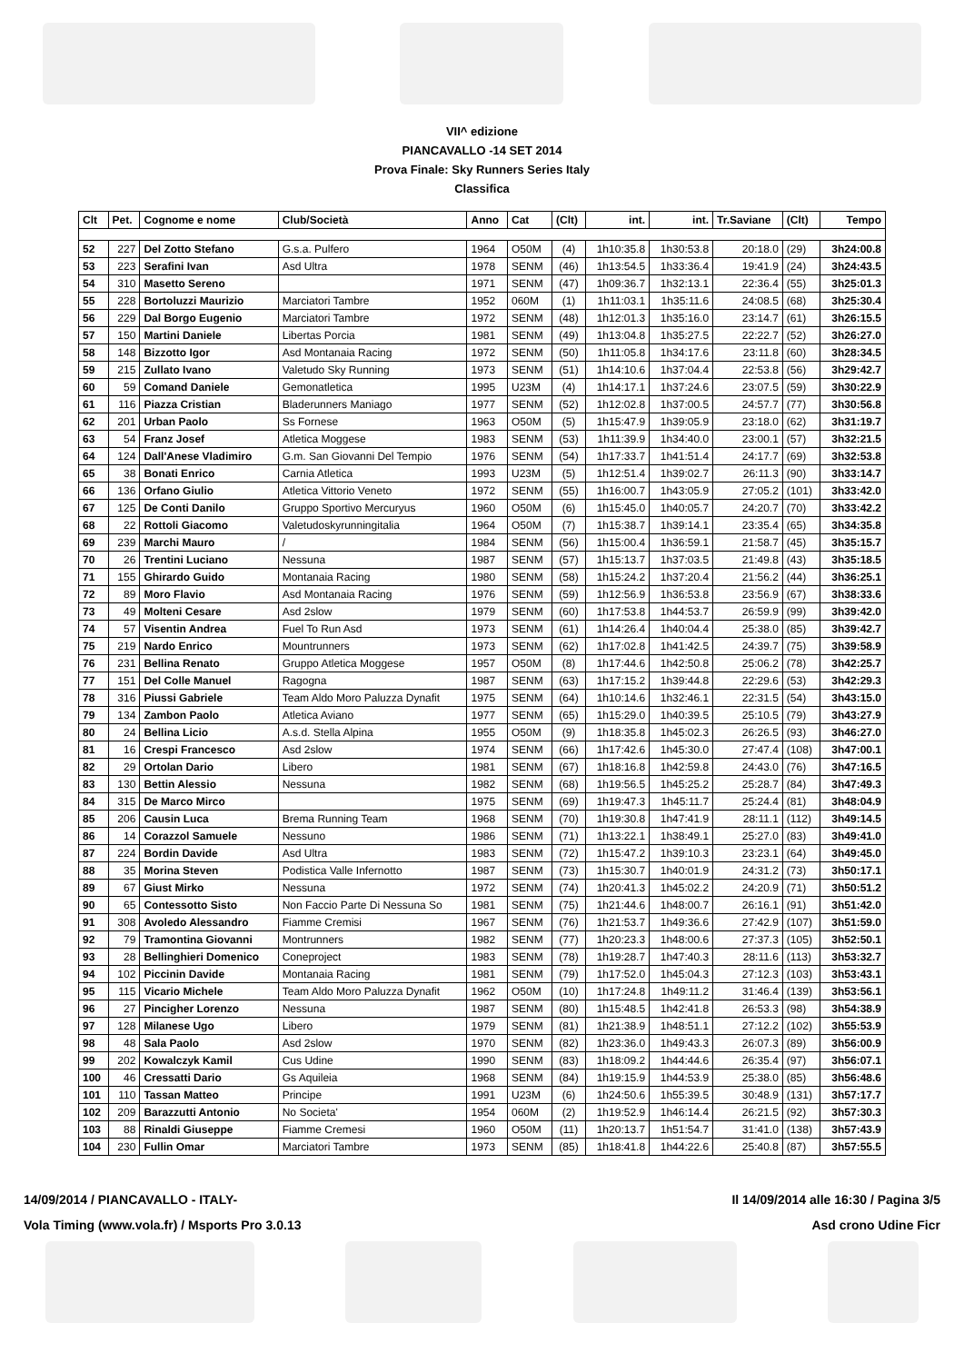VII^ edizione
PIANCAVALLO -14 SET 2014
Prova Finale: Sky Runners Series Italy
Classifica
| Clt | Pet. | Cognome e nome | Club/Società | Anno | Cat | (Clt) | int. | int. | Tr.Saviane | (Clt) | Tempo |
| --- | --- | --- | --- | --- | --- | --- | --- | --- | --- | --- | --- |
| 52 | 227 | Del Zotto Stefano | G.s.a. Pulfero | 1964 | O50M | (4) | 1h10:35.8 | 1h30:53.8 | 20:18.0 | (29) | 3h24:00.8 |
| 53 | 223 | Serafini Ivan | Asd Ultra | 1978 | SENM | (46) | 1h13:54.5 | 1h33:36.4 | 19:41.9 | (24) | 3h24:43.5 |
| 54 | 310 | Masetto Sereno | | 1971 | SENM | (47) | 1h09:36.7 | 1h32:13.1 | 22:36.4 | (55) | 3h25:01.3 |
| 55 | 228 | Bortoluzzi Maurizio | Marciatori Tambre | 1952 | 060M | (1) | 1h11:03.1 | 1h35:11.6 | 24:08.5 | (68) | 3h25:30.4 |
| 56 | 229 | Dal Borgo Eugenio | Marciatori Tambre | 1972 | SENM | (48) | 1h12:01.3 | 1h35:16.0 | 23:14.7 | (61) | 3h26:15.5 |
| 57 | 150 | Martini Daniele | Libertas Porcia | 1981 | SENM | (49) | 1h13:04.8 | 1h35:27.5 | 22:22.7 | (52) | 3h26:27.0 |
| 58 | 148 | Bizzotto Igor | Asd Montanaia Racing | 1972 | SENM | (50) | 1h11:05.8 | 1h34:17.6 | 23:11.8 | (60) | 3h28:34.5 |
| 59 | 215 | Zullato Ivano | Valetudo Sky Running | 1973 | SENM | (51) | 1h14:10.6 | 1h37:04.4 | 22:53.8 | (56) | 3h29:42.7 |
| 60 | 59 | Comand Daniele | Gemonatletica | 1995 | U23M | (4) | 1h14:17.1 | 1h37:24.6 | 23:07.5 | (59) | 3h30:22.9 |
| 61 | 116 | Piazza Cristian | Bladerunners Maniago | 1977 | SENM | (52) | 1h12:02.8 | 1h37:00.5 | 24:57.7 | (77) | 3h30:56.8 |
| 62 | 201 | Urban Paolo | Ss Fornese | 1963 | O50M | (5) | 1h15:47.9 | 1h39:05.9 | 23:18.0 | (62) | 3h31:19.7 |
| 63 | 54 | Franz Josef | Atletica Moggese | 1983 | SENM | (53) | 1h11:39.9 | 1h34:40.0 | 23:00.1 | (57) | 3h32:21.5 |
| 64 | 124 | Dall'Anese Vladimiro | G.m. San Giovanni Del Tempio | 1976 | SENM | (54) | 1h17:33.7 | 1h41:51.4 | 24:17.7 | (69) | 3h32:53.8 |
| 65 | 38 | Bonati Enrico | Carnia Atletica | 1993 | U23M | (5) | 1h12:51.4 | 1h39:02.7 | 26:11.3 | (90) | 3h33:14.7 |
| 66 | 136 | Orfano Giulio | Atletica Vittorio Veneto | 1972 | SENM | (55) | 1h16:00.7 | 1h43:05.9 | 27:05.2 | (101) | 3h33:42.0 |
| 67 | 125 | De Conti Danilo | Gruppo Sportivo Mercuryus | 1960 | O50M | (6) | 1h15:45.0 | 1h40:05.7 | 24:20.7 | (70) | 3h33:42.2 |
| 68 | 22 | Rottoli Giacomo | Valetudoskyrunningitalia | 1964 | O50M | (7) | 1h15:38.7 | 1h39:14.1 | 23:35.4 | (65) | 3h34:35.8 |
| 69 | 239 | Marchi Mauro | / | 1984 | SENM | (56) | 1h15:00.4 | 1h36:59.1 | 21:58.7 | (45) | 3h35:15.7 |
| 70 | 26 | Trentini Luciano | Nessuna | 1987 | SENM | (57) | 1h15:13.7 | 1h37:03.5 | 21:49.8 | (43) | 3h35:18.5 |
| 71 | 155 | Ghirardo Guido | Montanaia Racing | 1980 | SENM | (58) | 1h15:24.2 | 1h37:20.4 | 21:56.2 | (44) | 3h36:25.1 |
| 72 | 89 | Moro Flavio | Asd Montanaia Racing | 1976 | SENM | (59) | 1h12:56.9 | 1h36:53.8 | 23:56.9 | (67) | 3h38:33.6 |
| 73 | 49 | Molteni Cesare | Asd 2slow | 1979 | SENM | (60) | 1h17:53.8 | 1h44:53.7 | 26:59.9 | (99) | 3h39:42.0 |
| 74 | 57 | Visentin Andrea | Fuel To Run Asd | 1973 | SENM | (61) | 1h14:26.4 | 1h40:04.4 | 25:38.0 | (85) | 3h39:42.7 |
| 75 | 219 | Nardo Enrico | Mountrunners | 1973 | SENM | (62) | 1h17:02.8 | 1h41:42.5 | 24:39.7 | (75) | 3h39:58.9 |
| 76 | 231 | Bellina Renato | Gruppo Atletica Moggese | 1957 | O50M | (8) | 1h17:44.6 | 1h42:50.8 | 25:06.2 | (78) | 3h42:25.7 |
| 77 | 151 | Del Colle Manuel | Ragogna | 1987 | SENM | (63) | 1h17:15.2 | 1h39:44.8 | 22:29.6 | (53) | 3h42:29.3 |
| 78 | 316 | Piussi Gabriele | Team Aldo Moro Paluzza Dynafit | 1975 | SENM | (64) | 1h10:14.6 | 1h32:46.1 | 22:31.5 | (54) | 3h43:15.0 |
| 79 | 134 | Zambon Paolo | Atletica Aviano | 1977 | SENM | (65) | 1h15:29.0 | 1h40:39.5 | 25:10.5 | (79) | 3h43:27.9 |
| 80 | 24 | Bellina Licio | A.s.d. Stella Alpina | 1955 | O50M | (9) | 1h18:35.8 | 1h45:02.3 | 26:26.5 | (93) | 3h46:27.0 |
| 81 | 16 | Crespi Francesco | Asd 2slow | 1974 | SENM | (66) | 1h17:42.6 | 1h45:30.0 | 27:47.4 | (108) | 3h47:00.1 |
| 82 | 29 | Ortolan Dario | Libero | 1981 | SENM | (67) | 1h18:16.8 | 1h42:59.8 | 24:43.0 | (76) | 3h47:16.5 |
| 83 | 130 | Bettin Alessio | Nessuna | 1982 | SENM | (68) | 1h19:56.5 | 1h45:25.2 | 25:28.7 | (84) | 3h47:49.3 |
| 84 | 315 | De Marco Mirco | | 1975 | SENM | (69) | 1h19:47.3 | 1h45:11.7 | 25:24.4 | (81) | 3h48:04.9 |
| 85 | 206 | Causin Luca | Brema Running Team | 1968 | SENM | (70) | 1h19:30.8 | 1h47:41.9 | 28:11.1 | (112) | 3h49:14.5 |
| 86 | 14 | Corazzol Samuele | Nessuno | 1986 | SENM | (71) | 1h13:22.1 | 1h38:49.1 | 25:27.0 | (83) | 3h49:41.0 |
| 87 | 224 | Bordin Davide | Asd Ultra | 1983 | SENM | (72) | 1h15:47.2 | 1h39:10.3 | 23:23.1 | (64) | 3h49:45.0 |
| 88 | 35 | Morina Steven | Podistica Valle Infernotto | 1987 | SENM | (73) | 1h15:30.7 | 1h40:01.9 | 24:31.2 | (73) | 3h50:17.1 |
| 89 | 67 | Giust Mirko | Nessuna | 1972 | SENM | (74) | 1h20:41.3 | 1h45:02.2 | 24:20.9 | (71) | 3h50:51.2 |
| 90 | 65 | Contessotto Sisto | Non Faccio Parte Di Nessuna So | 1981 | SENM | (75) | 1h21:44.6 | 1h48:00.7 | 26:16.1 | (91) | 3h51:42.0 |
| 91 | 308 | Avoledo Alessandro | Fiamme Cremisi | 1967 | SENM | (76) | 1h21:53.7 | 1h49:36.6 | 27:42.9 | (107) | 3h51:59.0 |
| 92 | 79 | Tramontina Giovanni | Montrunners | 1982 | SENM | (77) | 1h20:23.3 | 1h48:00.6 | 27:37.3 | (105) | 3h52:50.1 |
| 93 | 28 | Bellinghieri Domenico | Coneproject | 1983 | SENM | (78) | 1h19:28.7 | 1h47:40.3 | 28:11.6 | (113) | 3h53:32.7 |
| 94 | 102 | Piccinin Davide | Montanaia Racing | 1981 | SENM | (79) | 1h17:52.0 | 1h45:04.3 | 27:12.3 | (103) | 3h53:43.1 |
| 95 | 115 | Vicario Michele | Team Aldo Moro Paluzza Dynafit | 1962 | O50M | (10) | 1h17:24.8 | 1h49:11.2 | 31:46.4 | (139) | 3h53:56.1 |
| 96 | 27 | Pincigher Lorenzo | Nessuna | 1987 | SENM | (80) | 1h15:48.5 | 1h42:41.8 | 26:53.3 | (98) | 3h54:38.9 |
| 97 | 128 | Milanese Ugo | Libero | 1979 | SENM | (81) | 1h21:38.9 | 1h48:51.1 | 27:12.2 | (102) | 3h55:53.9 |
| 98 | 48 | Sala Paolo | Asd 2slow | 1970 | SENM | (82) | 1h23:36.0 | 1h49:43.3 | 26:07.3 | (89) | 3h56:00.9 |
| 99 | 202 | Kowalczyk Kamil | Cus Udine | 1990 | SENM | (83) | 1h18:09.2 | 1h44:44.6 | 26:35.4 | (97) | 3h56:07.1 |
| 100 | 46 | Cressatti Dario | Gs Aquileia | 1968 | SENM | (84) | 1h19:15.9 | 1h44:53.9 | 25:38.0 | (85) | 3h56:48.6 |
| 101 | 110 | Tassan Matteo | Principe | 1991 | U23M | (6) | 1h24:50.6 | 1h55:39.5 | 30:48.9 | (131) | 3h57:17.7 |
| 102 | 209 | Barazzutti Antonio | No Societa' | 1954 | 060M | (2) | 1h19:52.9 | 1h46:14.4 | 26:21.5 | (92) | 3h57:30.3 |
| 103 | 88 | Rinaldi Giuseppe | Fiamme Cremesi | 1960 | O50M | (11) | 1h20:13.7 | 1h51:54.7 | 31:41.0 | (138) | 3h57:43.9 |
| 104 | 230 | Fullin Omar | Marciatori Tambre | 1973 | SENM | (85) | 1h18:41.8 | 1h44:22.6 | 25:40.8 | (87) | 3h57:55.5 |
14/09/2014 / PIANCAVALLO - ITALY- Il 14/09/2014 alle 16:30 / Pagina 3/5
Vola Timing (www.vola.fr) / Msports Pro 3.0.13 Asd crono Udine Ficr